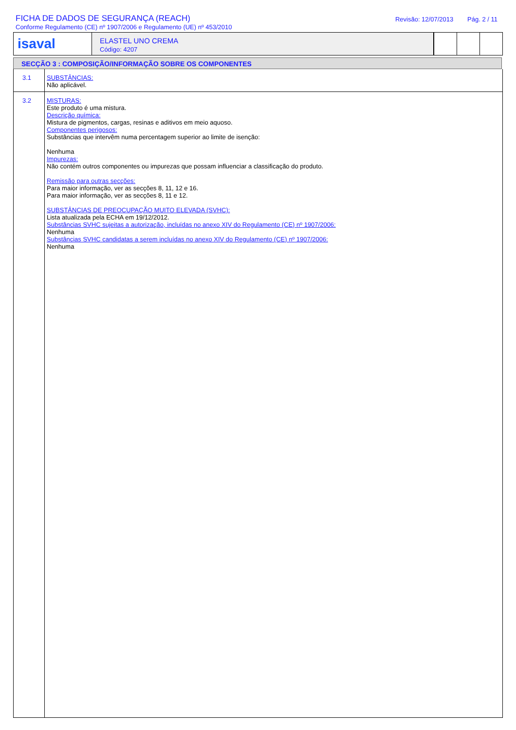FICHA DE DADOS DE SEGURANÇA (REACH)
Conforme Regulamento (CE) nº 1907/2006 e Regulamento (UE) nº 453/2010
Revisão: 12/07/2013 Pág. 2 / 11
isaval
ELASTEL UNO CREMA
Código: 4207
SECÇÃO 3 : COMPOSIÇÃO/INFORMAÇÃO SOBRE OS COMPONENTES
3.1 SUBSTÂNCIAS:
Não aplicável.
3.2 MISTURAS:
Este produto é uma mistura.
Descrição química:
Mistura de pigmentos, cargas, resinas e aditivos em meio aquoso.
Componentes perigosos:
Substâncias que intervêm numa percentagem superior ao limite de isenção:
Nenhuma
Impurezas:
Não contém outros componentes ou impurezas que possam influenciar a classificação do produto.
Remissão para outras secções:
Para maior informação, ver as secções 8, 11, 12 e 16.
Para maior informação, ver as secções 8, 11 e 12.
SUBSTÂNCIAS DE PREOCUPAÇÃO MUITO ELEVADA (SVHC):
Lista atualizada pela ECHA em 19/12/2012.
Substâncias SVHC sujeitas a autorização, incluídas no anexo XIV do Regulamento (CE) nº 1907/2006:
Nenhuma
Substâncias SVHC candidatas a serem incluídas no anexo XIV do Regulamento (CE) nº 1907/2006:
Nenhuma